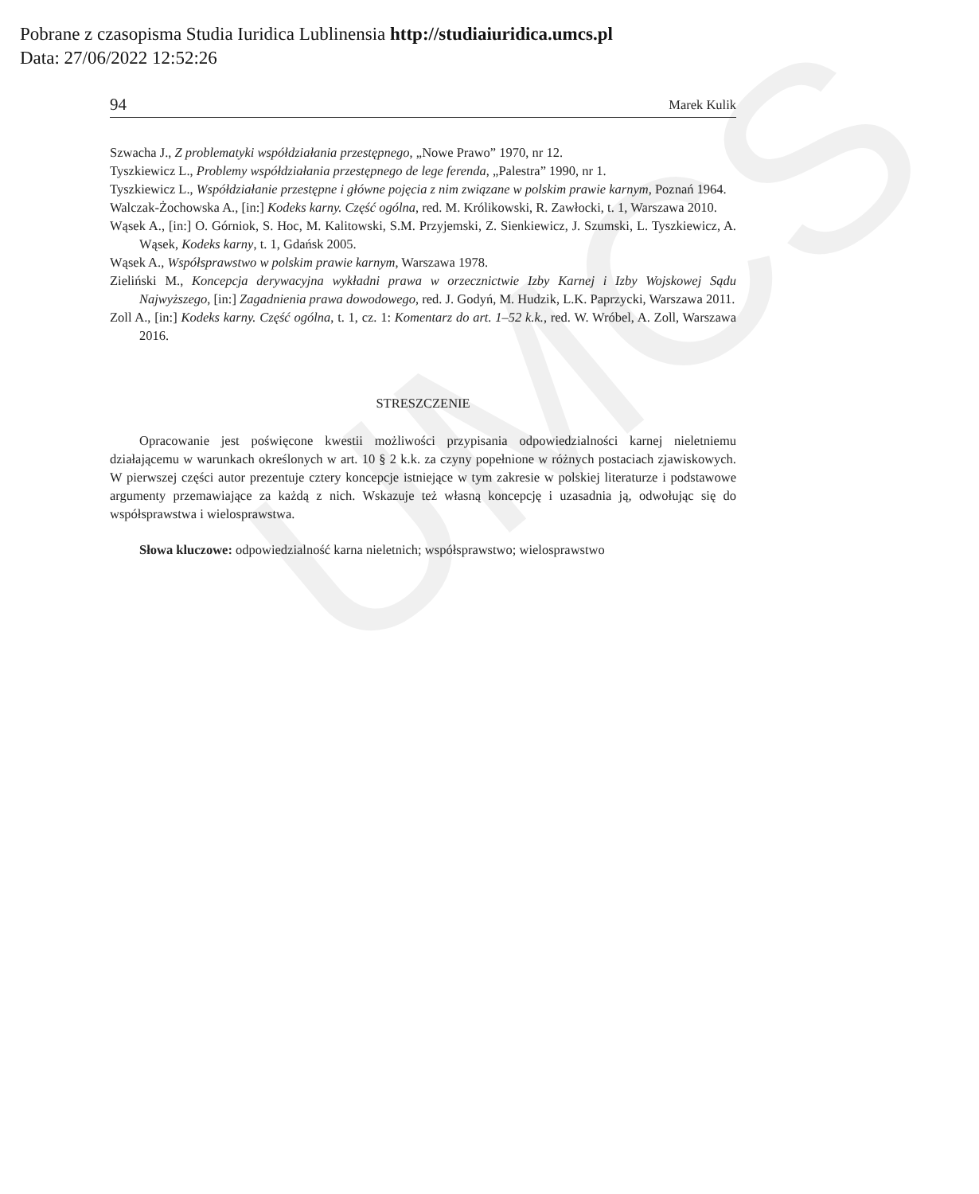UMCS
Pobrane z czasopisma Studia Iuridica Lublinensia http://studiaiuridica.umcs.pl
Data: 27/06/2022 12:52:26
94 Marek Kulik
Szwacha J., Z problematyki współdziałania przestępnego, „Nowe Prawo” 1970, nr 12.
Tyszkiewicz L., Problemy współdziałania przestępnego de lege ferenda, „Palestra” 1990, nr 1.
Tyszkiewicz L., Współdziałanie przestępne i główne pojęcia z nim związane w polskim prawie karnym, Poznań 1964.
Walczak-Żochowska A., [in:] Kodeks karny. Część ogólna, red. M. Królikowski, R. Zawłocki, t. 1, Warszawa 2010.
Wąsek A., [in:] O. Górniok, S. Hoc, M. Kalitowski, S.M. Przyjemski, Z. Sienkiewicz, J. Szumski, L. Tyszkiewicz, A. Wąsek, Kodeks karny, t. 1, Gdańsk 2005.
Wąsek A., Współsprawstwo w polskim prawie karnym, Warszawa 1978.
Zieliński M., Koncepcja derywacyjna wykładni prawa w orzecznictwie Izby Karnej i Izby Wojskowej Sądu Najwyższego, [in:] Zagadnienia prawa dowodowego, red. J. Godyń, M. Hudzik, L.K. Paprzycki, Warszawa 2011.
Zoll A., [in:] Kodeks karny. Część ogólna, t. 1, cz. 1: Komentarz do art. 1–52 k.k., red. W. Wróbel, A. Zoll, Warszawa 2016.
STRESZCZENIE
Opracowanie jest poświęcone kwestii możliwości przypisania odpowiedzialności karnej nieletniemu działającemu w warunkach określonych w art. 10 § 2 k.k. za czyny popełnione w różnych postaciach zjawiskowych. W pierwszej części autor prezentuje cztery koncepcje istniejące w tym zakresie w polskiej literaturze i podstawowe argumenty przemawiające za każdą z nich. Wskazuje też własną koncepcję i uzasadnia ją, odwołując się do współsprawstwa i wielosprawstwa.
Słowa kluczowe: odpowiedzialność karna nieletnich; współsprawstwo; wielosprawstwo